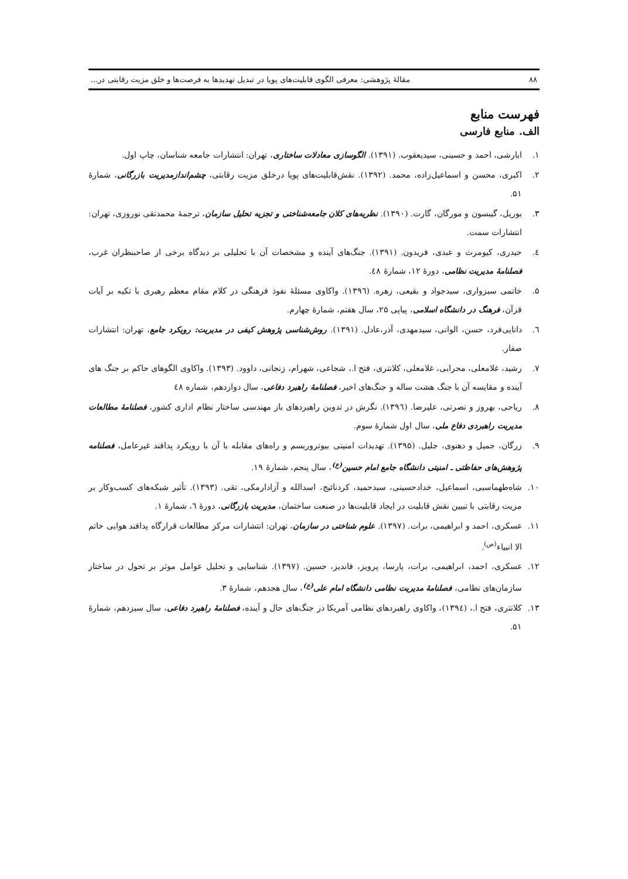۸۸ مقالهٔ پژوهشی: معرفی الگوی قابلیت‌های پویا در تبدیل تهدیدها به فرصت‌ها و خلق مزیت رقابتی در...
فهرست منابع
الف. منابع فارسی
۱. ابارشی، احمد و حسینی، سیدیعقوب. (۱۳۹۱). الگوسازی معادلات ساختاری، تهران: انتشارات جامعه شناسان، چاپ اول.
۲. اکبری، محسن و اسماعیل‌زاده، محمد. (۱۳۹۲). نقش‌قابلیت‌های پویا درخلق مزیت رقابتی، چشم‌اندازمدیریت بازرگانی، شمارهٔ ۵۱.
۳. بوریل، گیبسون و مورگان، گارت. (۱۳۹۰). نظریه‌های کلان جامعه‌شناختی و تجزیه تحلیل سازمان، ترجمهٔ محمدتقی نوروزی، تهران: انتشارات سمت.
٤. حیدری، کیومرث و عبدی، فریدون. (۱۳۹۱). جنگ‌های آینده و مشخصات آن با تحلیلی بر دیدگاه برخی از صاحبنظران غرب، فصلنامهٔ مدیریت نظامی، دورهٔ ۱۲، شمارهٔ ٤۸.
۵. خاتمی سبزواری، سیدجواد و بقیعی، زهره. (۱۳۹٦). واکاوی مسئلهٔ نفوذ فرهنگی در کلام مقام معظم رهبری با تکیه بر آیات قرآن، فرهنگ در دانشگاه اسلامی، پیاپی ۲۵، سال هفتم، شمارهٔ چهارم.
٦. دانایی‌فرد، حسن، الوانی، سیدمهدی، آذر،عادل. (۱۳۹۱). روش‌شناسی پژوهش کیفی در مدیریت: رویکرد جامع، تهران: انتشارات صفار.
۷. رشید، غلامعلی، محرابی، غلامعلی، کلانتری، فتح ا.، شجاعی، شهرام، زنجانی، داوود. (۱۳۹۳). واکاوی الگوهای حاکم بر جنگ های آینده و مقایسه آن با جنگ هشت ساله و جنگ‌های اخیر، فصلنامهٔ راهبرد دفاعی، سال دوازدهم، شماره ٤۸
۸. ریاحی، بهروز و نصرتی، علیرضا. (۱۳۹٦). نگرش در تدوین راهبردهای باز مهندسی ساختار نظام اداری کشور، فصلنامهٔ مطالعات مدیریت راهبردی دفاع ملی، سال اول شمارهٔ سوم.
۹. زرگان، جمیل و دهنوی، جلیل. (۱۳۹۵). تهدیدات امنیتی بیوتروریسم و راه‌های مقابله با آن با رویکرد پدافند غیرعامل، فصلنامه پژوهش‌های حفاظتی ـ امنیتی دانشگاه جامع امام حسین<sup>(ع)</sup>، سال پنجم، شمارهٔ ۱۹.
۱۰. شاه‌طهماسبی، اسماعیل، خدادحسینی، سیدحمید، کردنائیج، اسدالله و آزادارمکی، تقی. (۱۳۹۳). تأثیر شبکه‌های کسب‌وکار بر مزیت رقابتی با تبیین نقش قابلیت در ایجاد قابلیت‌ها در صنعت ساختمان، مدیریت بازرگانی، دورهٔ ٦، شمارهٔ ۱.
۱۱. عسکری، احمد و ابراهیمی، برات. (۱۳۹۷). علوم شناختی در سازمان، تهران: انتشارات مرکز مطالعات قرارگاه پدافند هوایی خاتم الا انبیاء<sup>(ص)</sup>.
۱۲. عسکری، احمد، ابراهیمی، برات، پارسا، پرویز، فاندیز، حسین. (۱۳۹۷). شناسایی و تحلیل عوامل موثر بر تحول در ساختار سازمان‌های نظامی، فصلنامهٔ مدیریت نظامی دانشگاه امام علی<sup>(ع)</sup>، سال هجدهم، شمارهٔ ۳.
۱۳. کلانتری، فتح ا.، (۱۳۹٤)، واکاوی راهبردهای نظامی آمریکا در جنگ‌های حال و آینده، فصلنامهٔ راهبرد دفاعی، سال سیزدهم، شمارهٔ ۵۱.